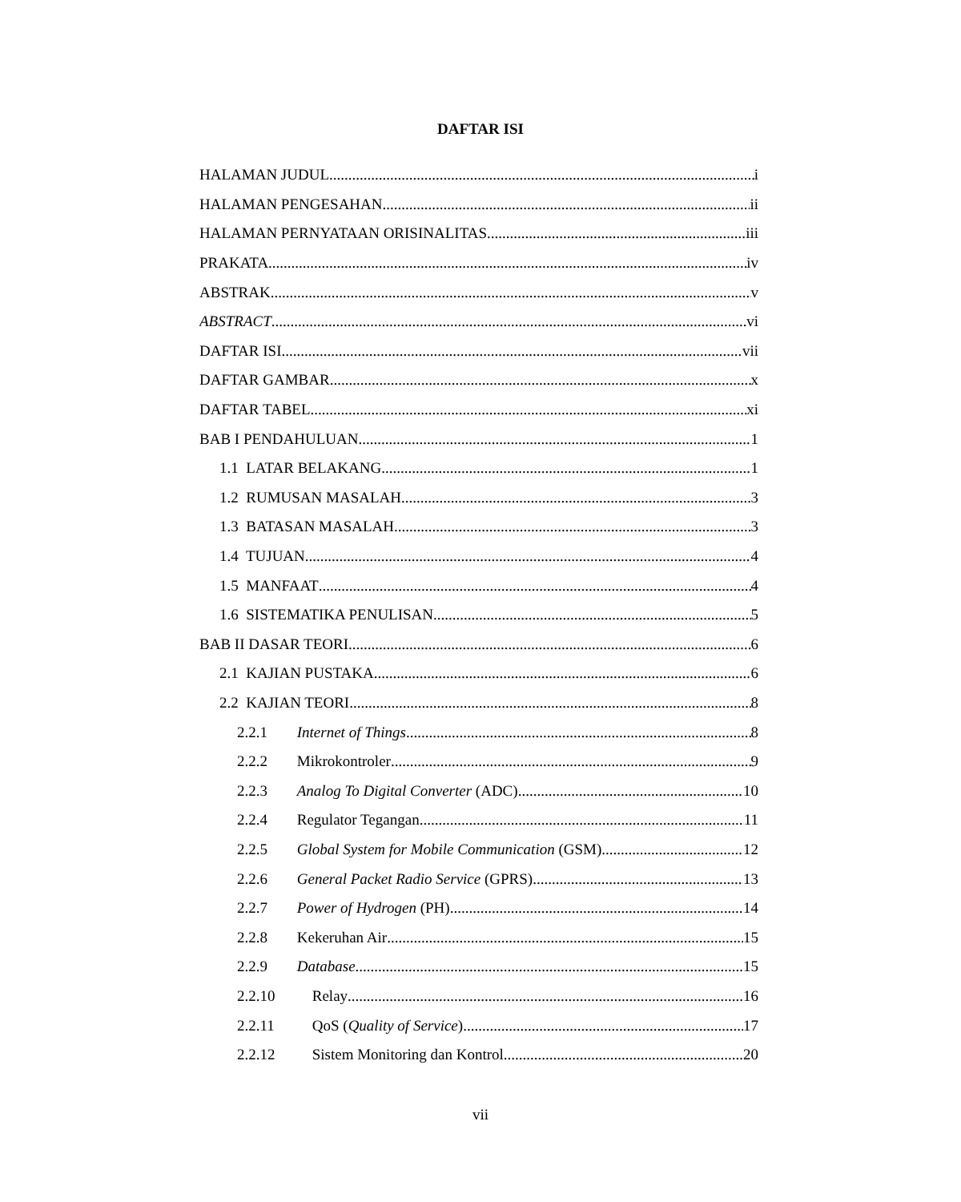DAFTAR ISI
HALAMAN JUDUL i
HALAMAN PENGESAHAN ii
HALAMAN PERNYATAAN ORISINALITAS iii
PRAKATA iv
ABSTRAK v
ABSTRACT vi
DAFTAR ISI vii
DAFTAR GAMBAR x
DAFTAR TABEL xi
BAB I PENDAHULUAN 1
1.1 LATAR BELAKANG 1
1.2 RUMUSAN MASALAH 3
1.3 BATASAN MASALAH 3
1.4 TUJUAN 4
1.5 MANFAAT 4
1.6 SISTEMATIKA PENULISAN 5
BAB II DASAR TEORI 6
2.1 KAJIAN PUSTAKA 6
2.2 KAJIAN TEORI 8
2.2.1 Internet of Things 8
2.2.2 Mikrokontroler 9
2.2.3 Analog To Digital Converter (ADC) 10
2.2.4 Regulator Tegangan 11
2.2.5 Global System for Mobile Communication (GSM) 12
2.2.6 General Packet Radio Service (GPRS) 13
2.2.7 Power of Hydrogen (PH) 14
2.2.8 Kekeruhan Air 15
2.2.9 Database 15
2.2.10 Relay 16
2.2.11 QoS (Quality of Service) 17
2.2.12 Sistem Monitoring dan Kontrol 20
vii